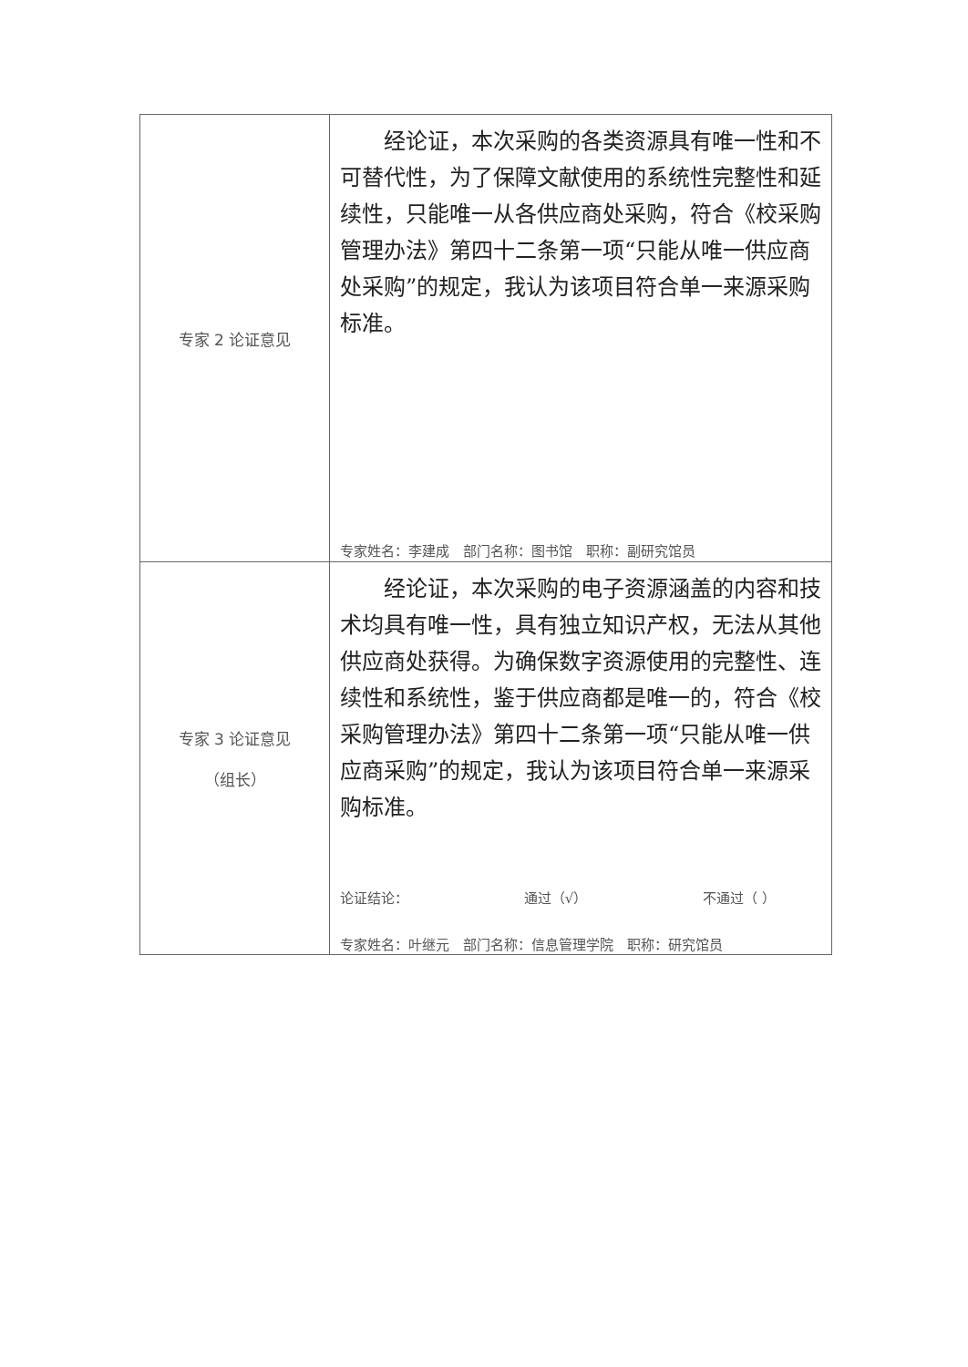| 专家 2 论证意见 | 经论证，本次采购的各类资源具有唯一性和不可替代性，为了保障文献使用的系统性完整性和延续性，只能唯一从各供应商处采购，符合《校采购管理办法》第四十二条第一项“只能从唯一供应商处采购”的规定，我认为该项目符合单一来源采购标准。 专家姓名：李建成 部门名称：图书馆 职称：副研究馆员 |
| 专家 3 论证意见 （组长） | 经论证，本次采购的电子资源涵盖的内容和技术均具有唯一性，具有独立知识产权，无法从其他供应商处获得。为确保数字资源使用的完整性、连续性和系统性，鉴于供应商都是唯一的，符合《校采购管理办法》第四十二条第一项“只能从唯一供应商采购”的规定，我认为该项目符合单一来源采购标准。 论证结论： 通过（√） 不通过（ ） 专家姓名：叶继元 部门名称：信息管理学院 职称：研究馆员 |